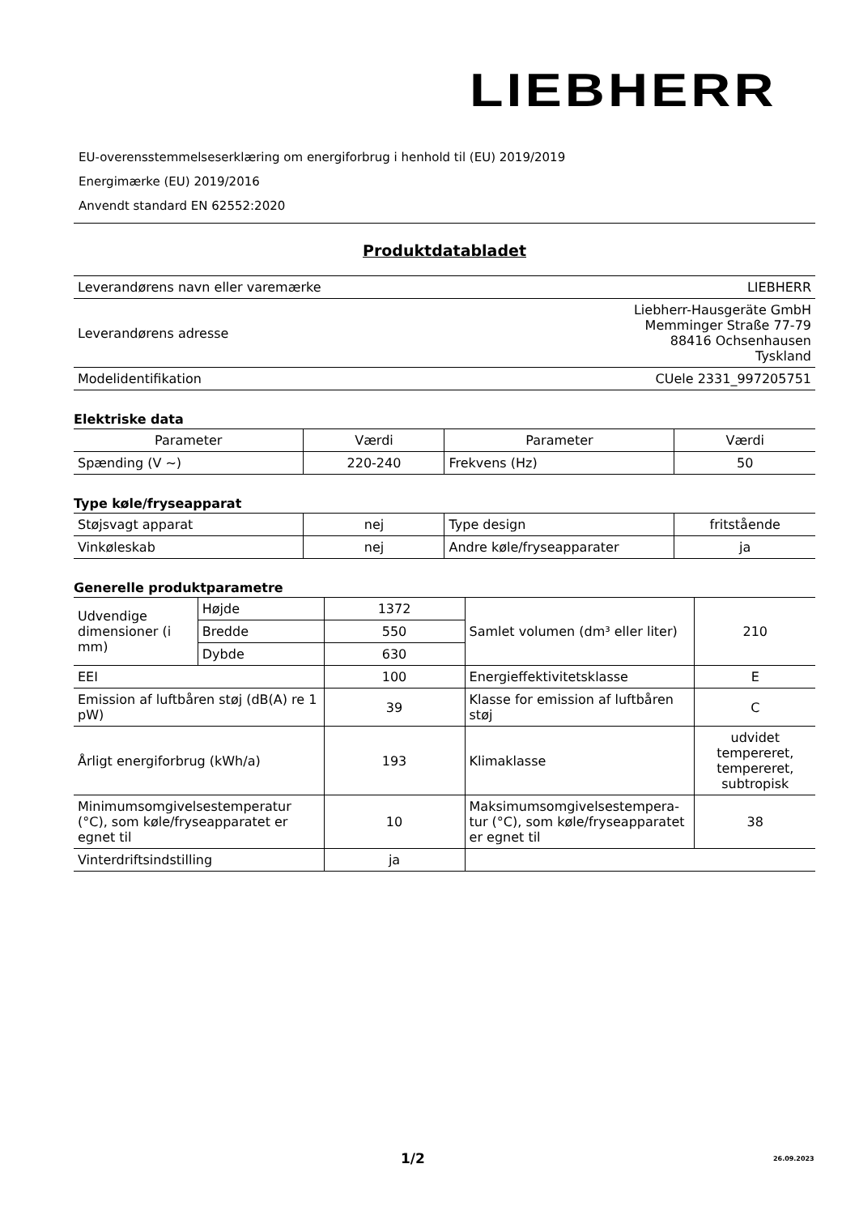LIEBHERR
EU-overensstemmelseserklæring om energiforbrug i henhold til (EU) 2019/2019
Energimærke (EU) 2019/2016
Anvendt standard EN 62552:2020
Produktdatabladet
| Leverandørens navn eller varemærke | LIEBHERR |
| Leverandørens adresse | Liebherr-Hausgeräte GmbH Memminger Straße 77-79 88416 Ochsenhausen Tyskland |
| Modelidentifikation | CUele 2331_997205751 |
Elektriske data
| Parameter | Værdi | Parameter | Værdi |
| --- | --- | --- | --- |
| Spænding (V ~) | 220-240 | Frekvens (Hz) | 50 |
Type køle/fryseapparat
| Støjsvagt apparat | nej | Type design | fritstående |
| Vinkøleskab | nej | Andre køle/fryseapparater | ja |
Generelle produktparametre
| Udvendige dimensioner (i mm) | Højde | 1372 | Samlet volumen (dm³ eller liter) | 210 |
| | Bredde | 550 | | |
| | Dybde | 630 | | |
| EEI | | 100 | Energieffektivitetsklasse | E |
| Emission af luftbåren støj (dB(A) re 1 pW) | | 39 | Klasse for emission af luftbåren støj | C |
| Årligt energiforbrug (kWh/a) | | 193 | Klimaklasse | udvidet tempereret, tempereret, subtropisk |
| Minimumsomgivelsestemperatur (°C), som køle/fryseapparatet er egnet til | | 10 | Maksimumsomgivelsestempera-tur (°C), som køle/fryseapparatet er egnet til | 38 |
| Vinterdriftsindstilling | | ja | | |
1/2 26.09.2023